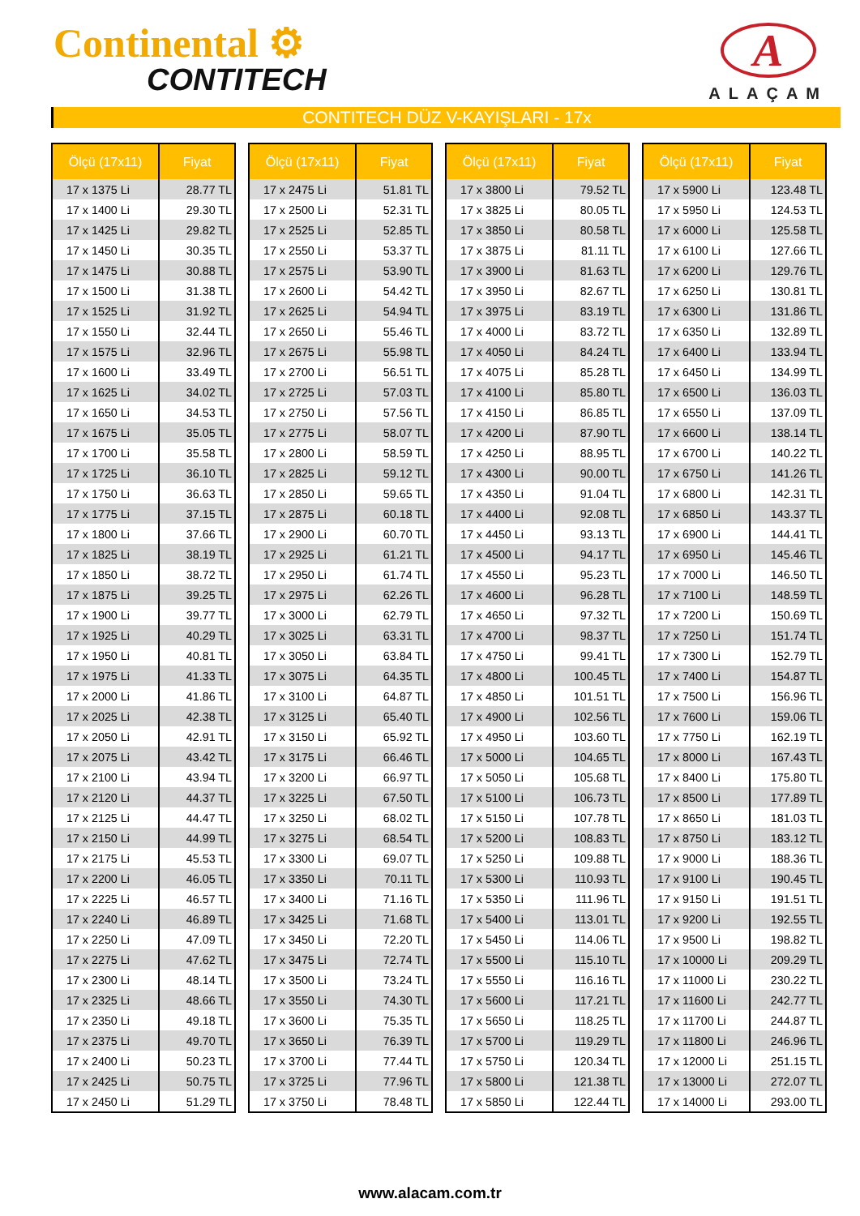Continental ⚙
CONTITECH
A
ALAÇAM
CONTITECH DÜZ V-KAYIŞLARI - 17x
| Ölçü (17x11) | Fiyat |
| --- | --- |
| 17 x 1375 Li | 28.77 TL |
| 17 x 1400 Li | 29.30 TL |
| 17 x 1425 Li | 29.82 TL |
| 17 x 1450 Li | 30.35 TL |
| 17 x 1475 Li | 30.88 TL |
| 17 x 1500 Li | 31.38 TL |
| 17 x 1525 Li | 31.92 TL |
| 17 x 1550 Li | 32.44 TL |
| 17 x 1575 Li | 32.96 TL |
| 17 x 1600 Li | 33.49 TL |
| 17 x 1625 Li | 34.02 TL |
| 17 x 1650 Li | 34.53 TL |
| 17 x 1675 Li | 35.05 TL |
| 17 x 1700 Li | 35.58 TL |
| 17 x 1725 Li | 36.10 TL |
| 17 x 1750 Li | 36.63 TL |
| 17 x 1775 Li | 37.15 TL |
| 17 x 1800 Li | 37.66 TL |
| 17 x 1825 Li | 38.19 TL |
| 17 x 1850 Li | 38.72 TL |
| 17 x 1875 Li | 39.25 TL |
| 17 x 1900 Li | 39.77 TL |
| 17 x 1925 Li | 40.29 TL |
| 17 x 1950 Li | 40.81 TL |
| 17 x 1975 Li | 41.33 TL |
| 17 x 2000 Li | 41.86 TL |
| 17 x 2025 Li | 42.38 TL |
| 17 x 2050 Li | 42.91 TL |
| 17 x 2075 Li | 43.42 TL |
| 17 x 2100 Li | 43.94 TL |
| 17 x 2120 Li | 44.37 TL |
| 17 x 2125 Li | 44.47 TL |
| 17 x 2150 Li | 44.99 TL |
| 17 x 2175 Li | 45.53 TL |
| 17 x 2200 Li | 46.05 TL |
| 17 x 2225 Li | 46.57 TL |
| 17 x 2240 Li | 46.89 TL |
| 17 x 2250 Li | 47.09 TL |
| 17 x 2275 Li | 47.62 TL |
| 17 x 2300 Li | 48.14 TL |
| 17 x 2325 Li | 48.66 TL |
| 17 x 2350 Li | 49.18 TL |
| 17 x 2375 Li | 49.70 TL |
| 17 x 2400 Li | 50.23 TL |
| 17 x 2425 Li | 50.75 TL |
| 17 x 2450 Li | 51.29 TL |
| Ölçü (17x11) | Fiyat |
| --- | --- |
| 17 x 2475 Li | 51.81 TL |
| 17 x 2500 Li | 52.31 TL |
| 17 x 2525 Li | 52.85 TL |
| 17 x 2550 Li | 53.37 TL |
| 17 x 2575 Li | 53.90 TL |
| 17 x 2600 Li | 54.42 TL |
| 17 x 2625 Li | 54.94 TL |
| 17 x 2650 Li | 55.46 TL |
| 17 x 2675 Li | 55.98 TL |
| 17 x 2700 Li | 56.51 TL |
| 17 x 2725 Li | 57.03 TL |
| 17 x 2750 Li | 57.56 TL |
| 17 x 2775 Li | 58.07 TL |
| 17 x 2800 Li | 58.59 TL |
| 17 x 2825 Li | 59.12 TL |
| 17 x 2850 Li | 59.65 TL |
| 17 x 2875 Li | 60.18 TL |
| 17 x 2900 Li | 60.70 TL |
| 17 x 2925 Li | 61.21 TL |
| 17 x 2950 Li | 61.74 TL |
| 17 x 2975 Li | 62.26 TL |
| 17 x 3000 Li | 62.79 TL |
| 17 x 3025 Li | 63.31 TL |
| 17 x 3050 Li | 63.84 TL |
| 17 x 3075 Li | 64.35 TL |
| 17 x 3100 Li | 64.87 TL |
| 17 x 3125 Li | 65.40 TL |
| 17 x 3150 Li | 65.92 TL |
| 17 x 3175 Li | 66.46 TL |
| 17 x 3200 Li | 66.97 TL |
| 17 x 3225 Li | 67.50 TL |
| 17 x 3250 Li | 68.02 TL |
| 17 x 3275 Li | 68.54 TL |
| 17 x 3300 Li | 69.07 TL |
| 17 x 3350 Li | 70.11 TL |
| 17 x 3400 Li | 71.16 TL |
| 17 x 3425 Li | 71.68 TL |
| 17 x 3450 Li | 72.20 TL |
| 17 x 3475 Li | 72.74 TL |
| 17 x 3500 Li | 73.24 TL |
| 17 x 3550 Li | 74.30 TL |
| 17 x 3600 Li | 75.35 TL |
| 17 x 3650 Li | 76.39 TL |
| 17 x 3700 Li | 77.44 TL |
| 17 x 3725 Li | 77.96 TL |
| 17 x 3750 Li | 78.48 TL |
| Ölçü (17x11) | Fiyat |
| --- | --- |
| 17 x 3800 Li | 79.52 TL |
| 17 x 3825 Li | 80.05 TL |
| 17 x 3850 Li | 80.58 TL |
| 17 x 3875 Li | 81.11 TL |
| 17 x 3900 Li | 81.63 TL |
| 17 x 3950 Li | 82.67 TL |
| 17 x 3975 Li | 83.19 TL |
| 17 x 4000 Li | 83.72 TL |
| 17 x 4050 Li | 84.24 TL |
| 17 x 4075 Li | 85.28 TL |
| 17 x 4100 Li | 85.80 TL |
| 17 x 4150 Li | 86.85 TL |
| 17 x 4200 Li | 87.90 TL |
| 17 x 4250 Li | 88.95 TL |
| 17 x 4300 Li | 90.00 TL |
| 17 x 4350 Li | 91.04 TL |
| 17 x 4400 Li | 92.08 TL |
| 17 x 4450 Li | 93.13 TL |
| 17 x 4500 Li | 94.17 TL |
| 17 x 4550 Li | 95.23 TL |
| 17 x 4600 Li | 96.28 TL |
| 17 x 4650 Li | 97.32 TL |
| 17 x 4700 Li | 98.37 TL |
| 17 x 4750 Li | 99.41 TL |
| 17 x 4800 Li | 100.45 TL |
| 17 x 4850 Li | 101.51 TL |
| 17 x 4900 Li | 102.56 TL |
| 17 x 4950 Li | 103.60 TL |
| 17 x 5000 Li | 104.65 TL |
| 17 x 5050 Li | 105.68 TL |
| 17 x 5100 Li | 106.73 TL |
| 17 x 5150 Li | 107.78 TL |
| 17 x 5200 Li | 108.83 TL |
| 17 x 5250 Li | 109.88 TL |
| 17 x 5300 Li | 110.93 TL |
| 17 x 5350 Li | 111.96 TL |
| 17 x 5400 Li | 113.01 TL |
| 17 x 5450 Li | 114.06 TL |
| 17 x 5500 Li | 115.10 TL |
| 17 x 5550 Li | 116.16 TL |
| 17 x 5600 Li | 117.21 TL |
| 17 x 5650 Li | 118.25 TL |
| 17 x 5700 Li | 119.29 TL |
| 17 x 5750 Li | 120.34 TL |
| 17 x 5800 Li | 121.38 TL |
| 17 x 5850 Li | 122.44 TL |
| Ölçü (17x11) | Fiyat |
| --- | --- |
| 17 x 5900 Li | 123.48 TL |
| 17 x 5950 Li | 124.53 TL |
| 17 x 6000 Li | 125.58 TL |
| 17 x 6100 Li | 127.66 TL |
| 17 x 6200 Li | 129.76 TL |
| 17 x 6250 Li | 130.81 TL |
| 17 x 6300 Li | 131.86 TL |
| 17 x 6350 Li | 132.89 TL |
| 17 x 6400 Li | 133.94 TL |
| 17 x 6450 Li | 134.99 TL |
| 17 x 6500 Li | 136.03 TL |
| 17 x 6550 Li | 137.09 TL |
| 17 x 6600 Li | 138.14 TL |
| 17 x 6700 Li | 140.22 TL |
| 17 x 6750 Li | 141.26 TL |
| 17 x 6800 Li | 142.31 TL |
| 17 x 6850 Li | 143.37 TL |
| 17 x 6900 Li | 144.41 TL |
| 17 x 6950 Li | 145.46 TL |
| 17 x 7000 Li | 146.50 TL |
| 17 x 7100 Li | 148.59 TL |
| 17 x 7200 Li | 150.69 TL |
| 17 x 7250 Li | 151.74 TL |
| 17 x 7300 Li | 152.79 TL |
| 17 x 7400 Li | 154.87 TL |
| 17 x 7500 Li | 156.96 TL |
| 17 x 7600 Li | 159.06 TL |
| 17 x 7750 Li | 162.19 TL |
| 17 x 8000 Li | 167.43 TL |
| 17 x 8400 Li | 175.80 TL |
| 17 x 8500 Li | 177.89 TL |
| 17 x 8650 Li | 181.03 TL |
| 17 x 8750 Li | 183.12 TL |
| 17 x 9000 Li | 188.36 TL |
| 17 x 9100 Li | 190.45 TL |
| 17 x 9150 Li | 191.51 TL |
| 17 x 9200 Li | 192.55 TL |
| 17 x 9500 Li | 198.82 TL |
| 17 x 10000 Li | 209.29 TL |
| 17 x 11000 Li | 230.22 TL |
| 17 x 11600 Li | 242.77 TL |
| 17 x 11700 Li | 244.87 TL |
| 17 x 11800 Li | 246.96 TL |
| 17 x 12000 Li | 251.15 TL |
| 17 x 13000 Li | 272.07 TL |
| 17 x 14000 Li | 293.00 TL |
www.alacam.com.tr